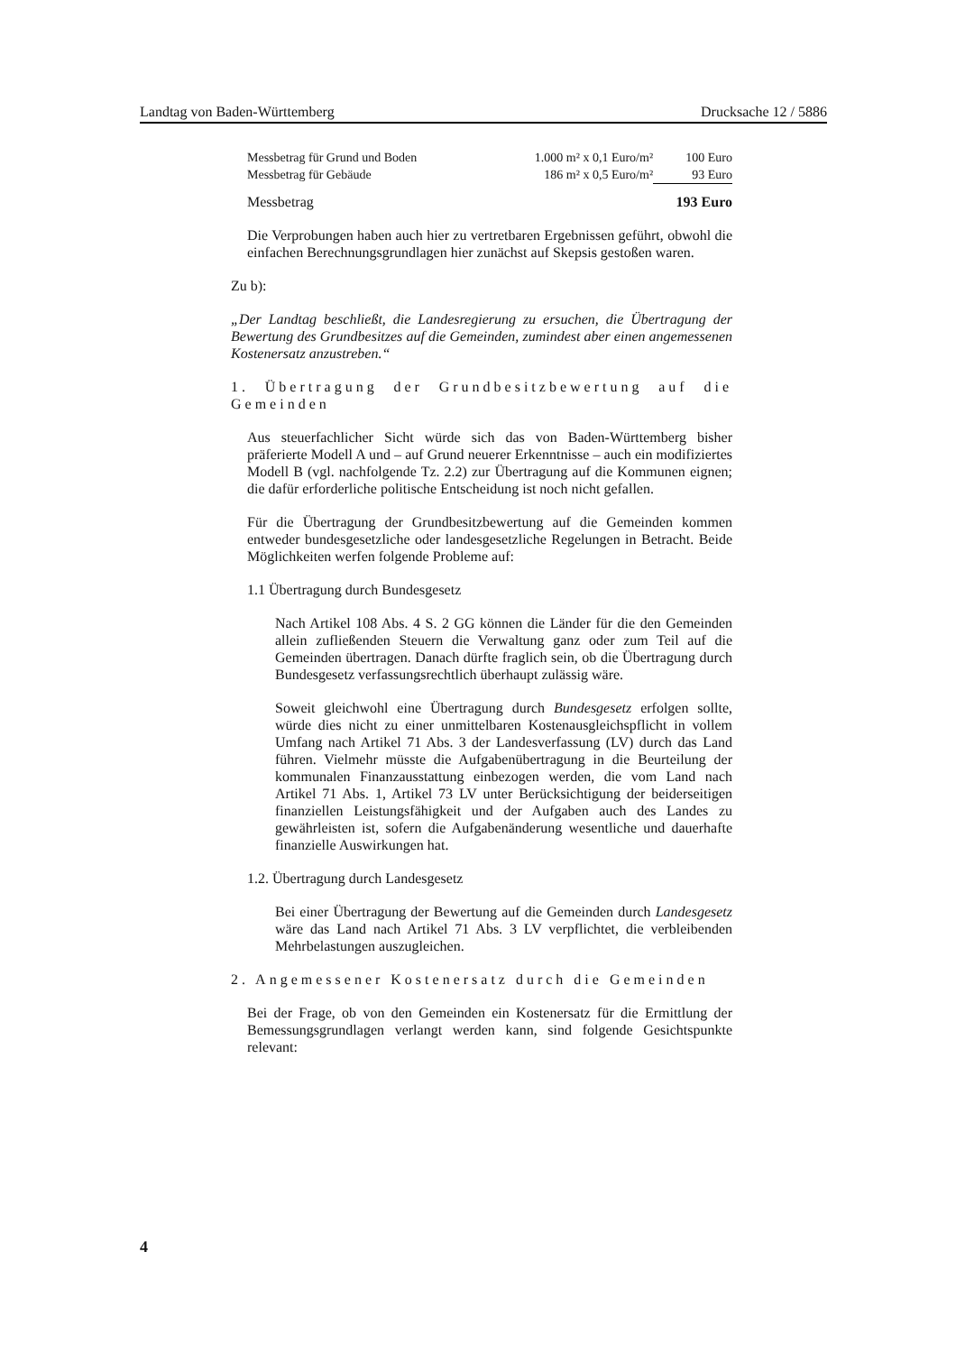Landtag von Baden-Württemberg Drucksache 12 / 5886
| Messbetrag für Grund und Boden | 1.000 m² x 0,1 Euro/m² | 100 Euro |
| Messbetrag für Gebäude | 186 m² x 0,5 Euro/m² | 93 Euro |
| Messbetrag | | 193 Euro |
Die Verprobungen haben auch hier zu vertretbaren Ergebnissen geführt, obwohl die einfachen Berechnungsgrundlagen hier zunächst auf Skepsis gestoßen waren.
Zu b):
„Der Landtag beschließt, die Landesregierung zu ersuchen, die Übertragung der Bewertung des Grundbesitzes auf die Gemeinden, zumindest aber einen angemessenen Kostenersatz anzustreben.“
1. Übertragung der Grundbesitzbewertung auf die Gemeinden
Aus steuerfachlicher Sicht würde sich das von Baden-Württemberg bisher präferierte Modell A und – auf Grund neuerer Erkenntnisse – auch ein modifiziertes Modell B (vgl. nachfolgende Tz. 2.2) zur Übertragung auf die Kommunen eignen; die dafür erforderliche politische Entscheidung ist noch nicht gefallen.
Für die Übertragung der Grundbesitzbewertung auf die Gemeinden kommen entweder bundesgesetzliche oder landesgesetzliche Regelungen in Betracht. Beide Möglichkeiten werfen folgende Probleme auf:
1.1 Übertragung durch Bundesgesetz
Nach Artikel 108 Abs. 4 S. 2 GG können die Länder für die den Gemeinden allein zufließenden Steuern die Verwaltung ganz oder zum Teil auf die Gemeinden übertragen. Danach dürfte fraglich sein, ob die Übertragung durch Bundesgesetz verfassungsrechtlich überhaupt zulässig wäre.
Soweit gleichwohl eine Übertragung durch Bundesgesetz erfolgen sollte, würde dies nicht zu einer unmittelbaren Kostenausgleichspflicht in vollem Umfang nach Artikel 71 Abs. 3 der Landesverfassung (LV) durch das Land führen. Vielmehr müsste die Aufgabenübertragung in die Beurteilung der kommunalen Finanzausstattung einbezogen werden, die vom Land nach Artikel 71 Abs. 1, Artikel 73 LV unter Berücksichtigung der beiderseitigen finanziellen Leistungsfähigkeit und der Aufgaben auch des Landes zu gewährleisten ist, sofern die Aufgabenänderung wesentliche und dauerhafte finanzielle Auswirkungen hat.
1.2. Übertragung durch Landesgesetz
Bei einer Übertragung der Bewertung auf die Gemeinden durch Landesgesetz wäre das Land nach Artikel 71 Abs. 3 LV verpflichtet, die verbleibenden Mehrbelastungen auszugleichen.
2. Angemessener Kostenersatz durch die Gemeinden
Bei der Frage, ob von den Gemeinden ein Kostenersatz für die Ermittlung der Bemessungsgrundlagen verlangt werden kann, sind folgende Gesichtspunkte relevant:
4